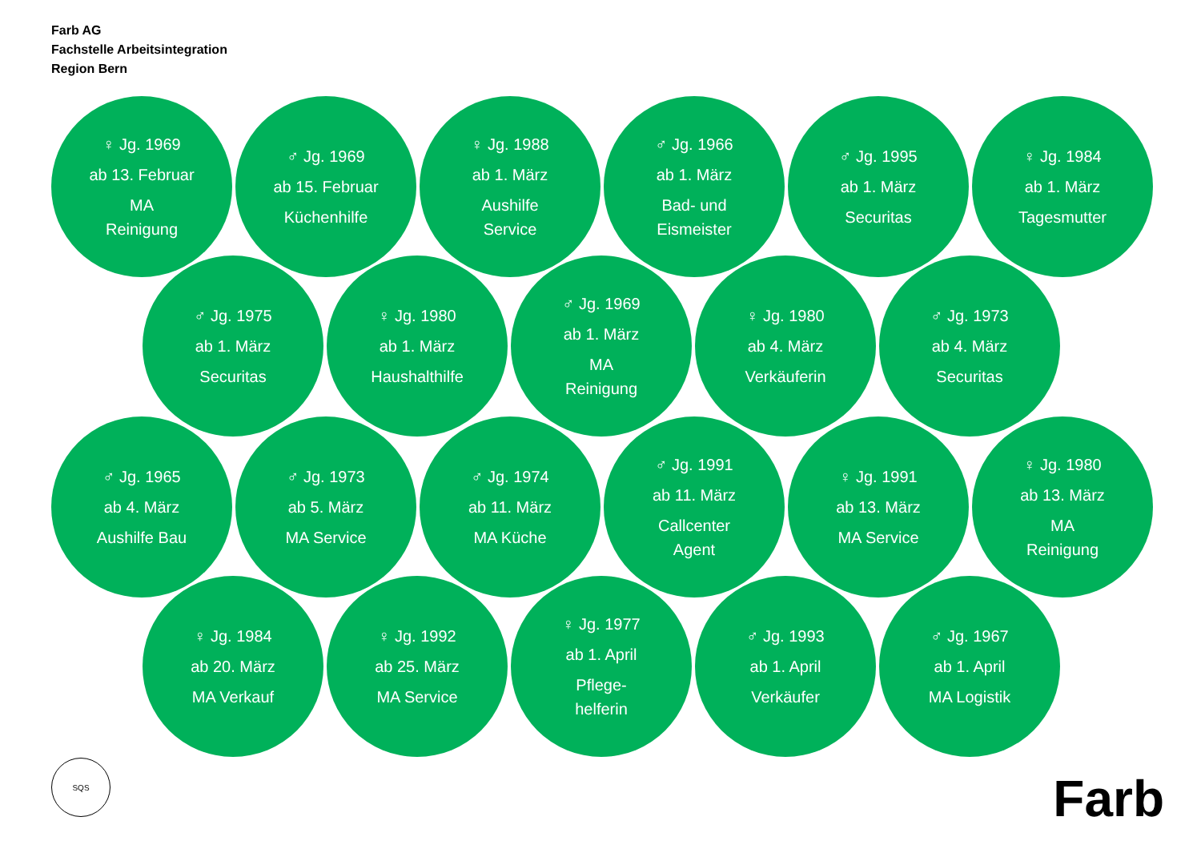Farb AG
Fachstelle Arbeitsintegration
Region Bern
♀ Jg. 1969
ab 13. Februar
MA
Reinigung
♂ Jg. 1969
ab 15. Februar
Küchenhilfe
♀ Jg. 1988
ab 1. März
Aushilfe
Service
♂ Jg. 1966
ab 1. März
Bad- und
Eismeister
♂ Jg. 1995
ab 1. März
Securitas
♀ Jg. 1984
ab 1. März
Tagesmutter
♂ Jg. 1975
ab 1. März
Securitas
♀ Jg. 1980
ab 1. März
Haushalthilfe
♂ Jg. 1969
ab 1. März
MA
Reinigung
♀ Jg. 1980
ab 4. März
Verkäuferin
♂ Jg. 1973
ab 4. März
Securitas
♂ Jg. 1965
ab 4. März
Aushilfe Bau
♂ Jg. 1973
ab 5. März
MA Service
♂ Jg. 1974
ab 11. März
MA Küche
♂ Jg. 1991
ab 11. März
Callcenter
Agent
♀ Jg. 1991
ab 13. März
MA Service
♀ Jg. 1980
ab 13. März
MA
Reinigung
♀ Jg. 1984
ab 20. März
MA Verkauf
♀ Jg. 1992
ab 25. März
MA Service
♀ Jg. 1977
ab 1. April
Pflege-
helferin
♂ Jg. 1993
ab 1. April
Verkäufer
♂ Jg. 1967
ab 1. April
MA Logistik
SQS
Farb